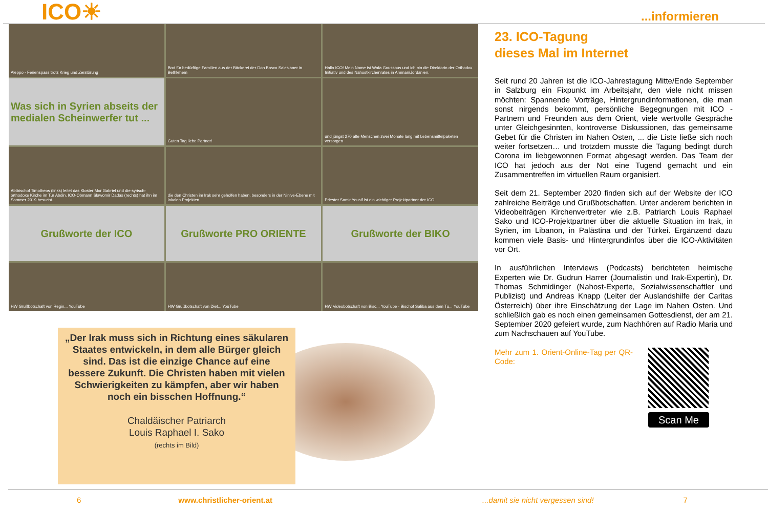ICO☀...informieren
Aleppo - Ferienspass trotz Krieg und Zerstörung
Brot für bedürftige Familien aus der Bäckerei der Don Bosco Salesianer in Bethlehem
Hallo ICO! Mein Name ist Wafa Goussous und ich bin die Direktorin der Orthodox Initiativ und des Nahostkirchenrates in Amman/Jordanien.
Was sich in Syrien abseits der medialen Scheinwerfer tut ...
Guten Tag liebe Partner!
und jüngst 270 alte Menschen zwei Monate lang mit Lebensmittelpaketen versorgen
Abtbischof Timotheos (links) leitet das Kloster Mor Gabriel und die syrisch-orthodoxe Kirche im Tur Abdin. ICO-Obmann Slawomir Dadas (rechts) hat ihn im Sommer 2019 besucht.
die den Christen im Irak sehr geholfen haben, besonders in der Ninive-Ebene mit lokalen Projekten.
Priester Samir Yousif ist ein wichtiger Projektpartner der ICO
Grußworte der ICO
Grußworte PRO ORIENTE
Grußworte der BIKO
HW Grußbotschaft von Regin... YouTube
HW Grußbotschaft von Diet... YouTube
HW Videobotschaft von Bisc... YouTube · Bischof Saliba aus dem Tu... YouTube
23. ICO-Tagung
dieses Mal im Internet
Seit rund 20 Jahren ist die ICO-Jahrestagung Mitte/Ende September in Salzburg ein Fixpunkt im Arbeitsjahr, den viele nicht missen möchten: Spannende Vorträge, Hintergrundinformationen, die man sonst nirgends bekommt, persönliche Begegnungen mit ICO -Partnern und Freunden aus dem Orient, viele wertvolle Gespräche unter Gleichgesinnten, kontroverse Diskussionen, das gemeinsame Gebet für die Christen im Nahen Osten, ... die Liste ließe sich noch weiter fortsetzen… und trotzdem musste die Tagung bedingt durch Corona im liebgewonnen Format abgesagt werden. Das Team der ICO hat jedoch aus der Not eine Tugend gemacht und ein Zusammentreffen im virtuellen Raum organisiert.
Seit dem 21. September 2020 finden sich auf der Website der ICO zahlreiche Beiträge und Grußbotschaften. Unter anderem berichten in Videobeiträgen Kirchenvertreter wie z.B. Patriarch Louis Raphael Sako und ICO-Projektpartner über die aktuelle Situation im Irak, in Syrien, im Libanon, in Palästina und der Türkei. Ergänzend dazu kommen viele Basis- und Hintergrundinfos über die ICO-Aktivitäten vor Ort.
In ausführlichen Interviews (Podcasts) berichteten heimische Experten wie Dr. Gudrun Harrer (Journalistin und Irak-Expertin), Dr. Thomas Schmidinger (Nahost-Experte, Sozialwissenschaftler und Publizist) und Andreas Knapp (Leiter der Auslandshilfe der Caritas Österreich) über ihre Einschätzung der Lage im Nahen Osten. Und schließlich gab es noch einen gemeinsamen Gottesdienst, der am 21. September 2020 gefeiert wurde, zum Nachhören auf Radio Maria und zum Nachschauen auf YouTube.
Mehr zum 1. Orient-Online-Tag per QR-Code:
Scan Me
„Der Irak muss sich in Richtung eines säkularen Staates entwickeln, in dem alle Bürger gleich sind. Das ist die einzige Chance auf eine bessere Zukunft. Die Christen haben mit vielen Schwierigkeiten zu kämpfen, aber wir haben noch ein bisschen Hoffnung.“
Chaldäischer Patriarch
Louis Raphael I. Sako
(rechts im Bild)
6 www.christlicher-orient.at...damit sie nicht vergessen sind! 7